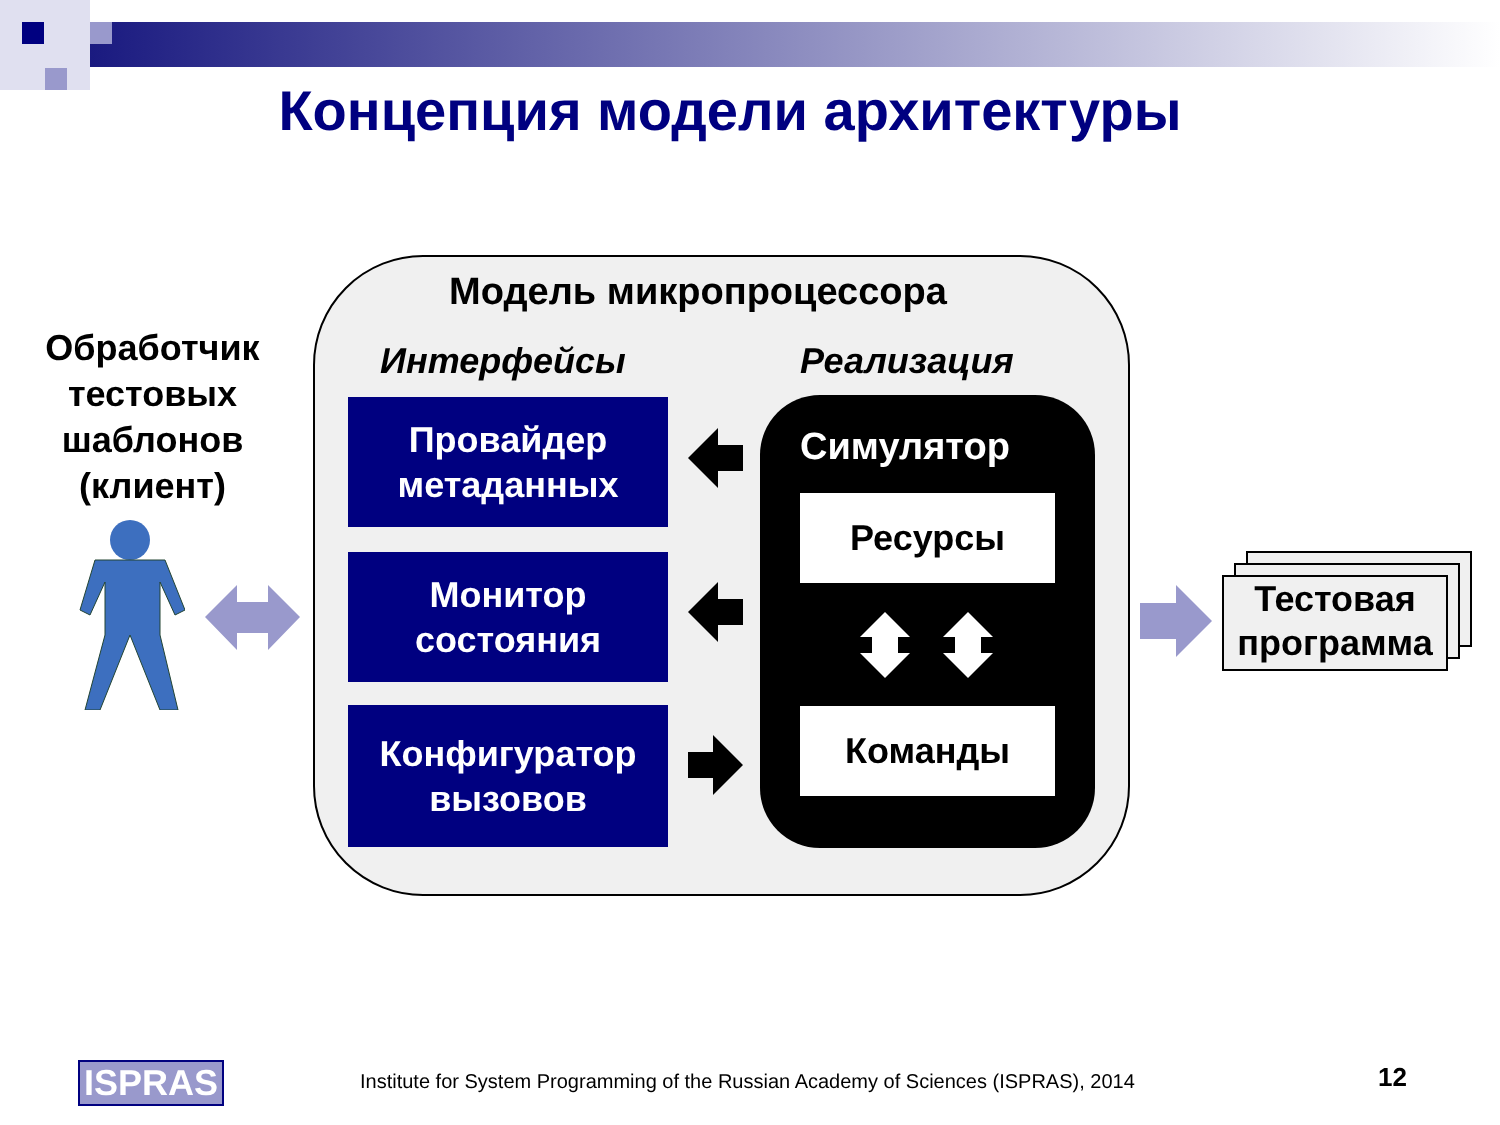Концепция модели архитектуры
Обработчик тестовых шаблонов (клиент)
Модель микропроцессора
Интерфейсы Реализация
Провайдер
метаданных
Монитор
состояния
Конфигуратор
вызовов
Симулятор
Ресурсы
Команды
Тестовая программа
ISPRAS
Institute for System Programming of the Russian Academy of Sciences (ISPRAS), 2014
12